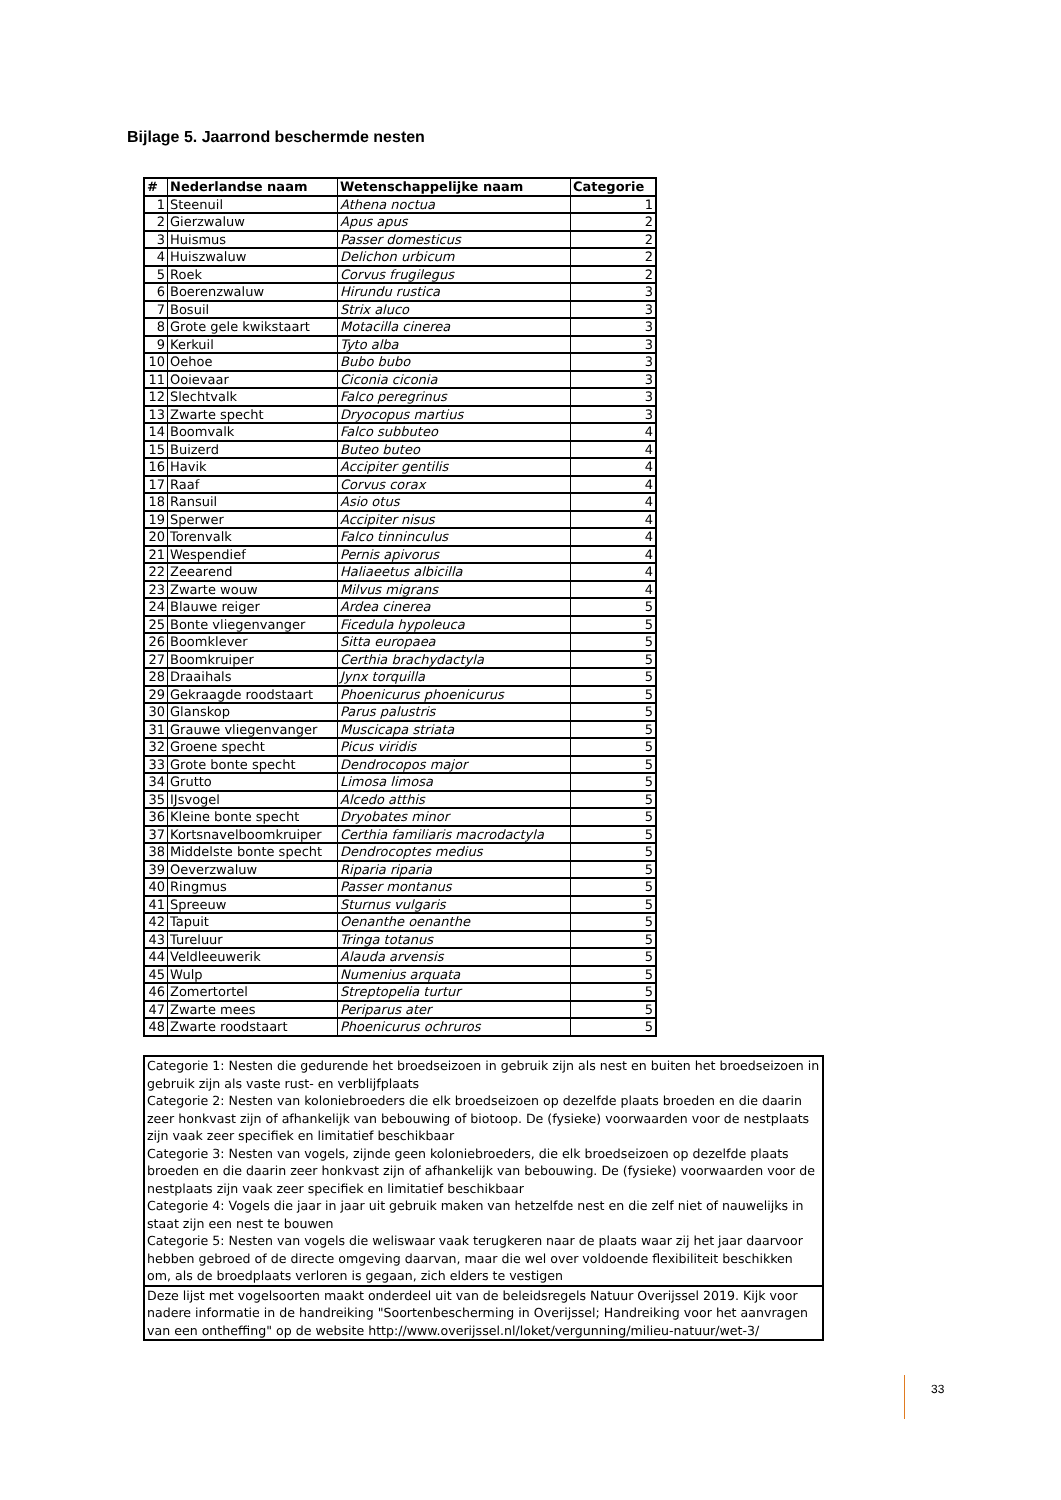Bijlage 5. Jaarrond beschermde nesten
| # | Nederlandse naam | Wetenschappelijke naam | Categorie |
| --- | --- | --- | --- |
| 1 | Steenuil | Athena noctua | 1 |
| 2 | Gierzwaluw | Apus apus | 2 |
| 3 | Huismus | Passer domesticus | 2 |
| 4 | Huiszwaluw | Delichon urbicum | 2 |
| 5 | Roek | Corvus frugilegus | 2 |
| 6 | Boerenzwaluw | Hirundu rustica | 3 |
| 7 | Bosuil | Strix aluco | 3 |
| 8 | Grote gele kwikstaart | Motacilla cinerea | 3 |
| 9 | Kerkuil | Tyto alba | 3 |
| 10 | Oehoe | Bubo bubo | 3 |
| 11 | Ooievaar | Ciconia ciconia | 3 |
| 12 | Slechtvalk | Falco peregrinus | 3 |
| 13 | Zwarte specht | Dryocopus martius | 3 |
| 14 | Boomvalk | Falco subbuteo | 4 |
| 15 | Buizerd | Buteo buteo | 4 |
| 16 | Havik | Accipiter gentilis | 4 |
| 17 | Raaf | Corvus corax | 4 |
| 18 | Ransuil | Asio otus | 4 |
| 19 | Sperwer | Accipiter nisus | 4 |
| 20 | Torenvalk | Falco tinninculus | 4 |
| 21 | Wespendief | Pernis apivorus | 4 |
| 22 | Zeearend | Haliaeetus albicilla | 4 |
| 23 | Zwarte wouw | Milvus migrans | 4 |
| 24 | Blauwe reiger | Ardea cinerea | 5 |
| 25 | Bonte vliegenvanger | Ficedula hypoleuca | 5 |
| 26 | Boomklever | Sitta europaea | 5 |
| 27 | Boomkruiper | Certhia brachydactyla | 5 |
| 28 | Draaihals | Jynx torquilla | 5 |
| 29 | Gekraagde roodstaart | Phoenicurus phoenicurus | 5 |
| 30 | Glanskop | Parus palustris | 5 |
| 31 | Grauwe vliegenvanger | Muscicapa striata | 5 |
| 32 | Groene specht | Picus viridis | 5 |
| 33 | Grote bonte specht | Dendrocopos major | 5 |
| 34 | Grutto | Limosa limosa | 5 |
| 35 | IJsvogel | Alcedo atthis | 5 |
| 36 | Kleine bonte specht | Dryobates minor | 5 |
| 37 | Kortsnavelboomkruiper | Certhia familiaris macrodactyla | 5 |
| 38 | Middelste bonte specht | Dendrocoptes medius | 5 |
| 39 | Oeverzwaluw | Riparia riparia | 5 |
| 40 | Ringmus | Passer montanus | 5 |
| 41 | Spreeuw | Sturnus vulgaris | 5 |
| 42 | Tapuit | Oenanthe oenanthe | 5 |
| 43 | Tureluur | Tringa totanus | 5 |
| 44 | Veldleeuwerik | Alauda arvensis | 5 |
| 45 | Wulp | Numenius arquata | 5 |
| 46 | Zomertortel | Streptopelia turtur | 5 |
| 47 | Zwarte mees | Periparus ater | 5 |
| 48 | Zwarte roodstaart | Phoenicurus ochruros | 5 |
Categorie 1: Nesten die gedurende het broedseizoen in gebruik zijn als nest en buiten het broedseizoen in gebruik zijn als vaste rust- en verblijfplaats
Categorie 2: Nesten van koloniebroeders die elk broedseizoen op dezelfde plaats broeden en die daarin zeer honkvast zijn of afhankelijk van bebouwing of biotoop. De (fysieke) voorwaarden voor de nestplaats zijn vaak zeer specifiek en limitatief beschikbaar
Categorie 3: Nesten van vogels, zijnde geen koloniebroeders, die elk broedseizoen op dezelfde plaats broeden en die daarin zeer honkvast zijn of afhankelijk van bebouwing. De (fysieke) voorwaarden voor de nestplaats zijn vaak zeer specifiek en limitatief beschikbaar
Categorie 4: Vogels die jaar in jaar uit gebruik maken van hetzelfde nest en die zelf niet of nauwelijks in staat zijn een nest te bouwen
Categorie 5: Nesten van vogels die weliswaar vaak terugkeren naar de plaats waar zij het jaar daarvoor hebben gebroed of de directe omgeving daarvan, maar die wel over voldoende flexibiliteit beschikken om, als de broedplaats verloren is gegaan, zich elders te vestigen
Deze lijst met vogelsoorten maakt onderdeel uit van de beleidsregels Natuur Overijssel 2019. Kijk voor nadere informatie in de handreiking "Soortenbescherming in Overijssel; Handreiking voor het aanvragen van een ontheffing" op de website http://www.overijssel.nl/loket/vergunning/milieu-natuur/wet-3/
33